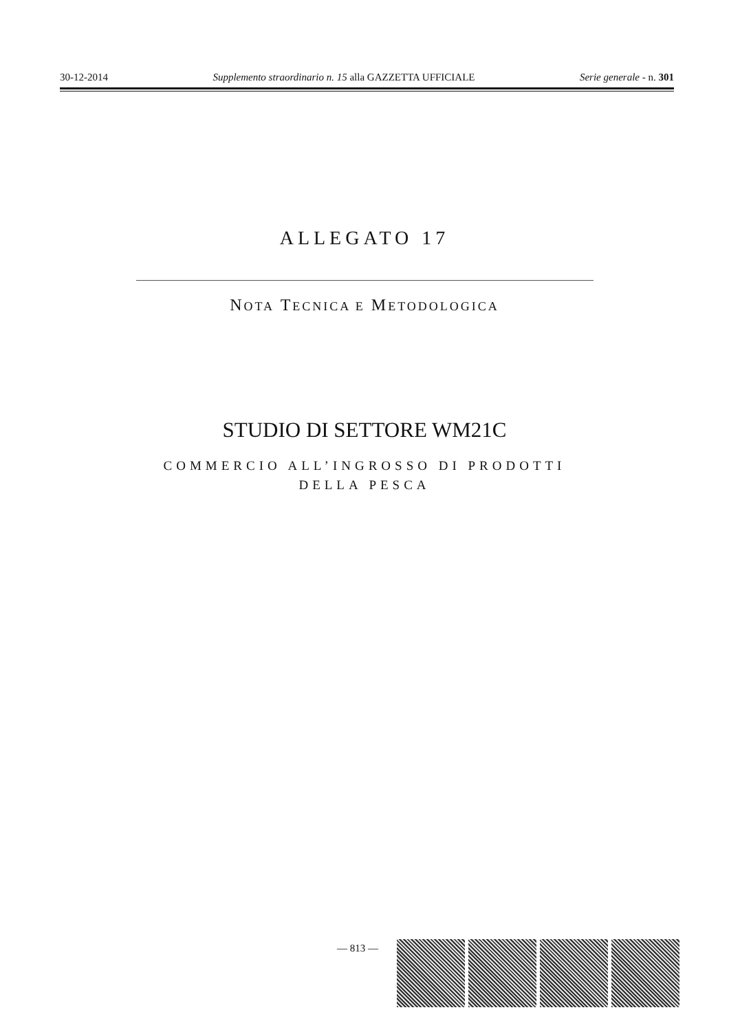30-12-2014 Supplemento straordinario n. 15 alla GAZZETTA UFFICIALE Serie generale - n. 301
ALLEGATO 17
NOTA TECNICA E METODOLOGICA
STUDIO DI SETTORE WM21C
COMMERCIO ALL’INGROSSO DI PRODOTTI
DELLA PESCA
— 813 —